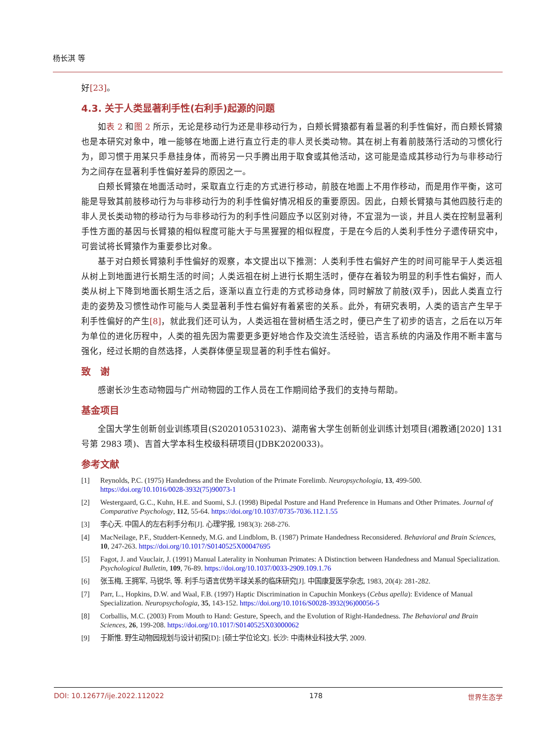杨长淇 等
好[23]。
4.3. 关于人类显著利手性(右利手)起源的问题
如表 2 和图 2 所示，无论是移动行为还是非移动行为，白颊长臂猿都有着显著的利手性偏好，而白颊长臂猿也是本研究对象中，唯一能够在地面上进行直立行走的非人灵长类动物。其在树上有着前肢荡行活动的习惯化行为，即习惯于用某只手悬挂身体，而将另一只手腾出用于取食或其他活动，这可能是造成其移动行为与非移动行为之间存在显著利手性偏好差异的原因之一。
白颊长臂猿在地面活动时，采取直立行走的方式进行移动，前肢在地面上不用作移动，而是用作平衡，这可能是导致其前肢移动行为与非移动行为的利手性偏好情况相反的重要原因。因此，白颊长臂猿与其他四肢行走的非人灵长类动物的移动行为与非移动行为的利手性问题应予以区别对待，不宜混为一谈，并且人类在控制显著利手性方面的基因与长臂猿的相似程度可能大于与黑猩猩的相似程度，于是在今后的人类利手性分子遗传研究中，可尝试将长臂猿作为重要参比对象。
基于对白颊长臂猿利手性偏好的观察，本文提出以下推测：人类利手性右偏好产生的时间可能早于人类远祖从树上到地面进行长期生活的时间；人类远祖在树上进行长期生活时，便存在着较为明显的利手性右偏好，而人类从树上下降到地面长期生活之后，逐渐以直立行走的方式移动身体，同时解放了前肢(双手)，因此人类直立行走的姿势及习惯性动作可能与人类显著利手性右偏好有着紧密的关系。此外，有研究表明，人类的语言产生早于利手性偏好的产生[8]，就此我们还可认为，人类远祖在营树栖生活之时，便已产生了初步的语言，之后在以万年为单位的进化历程中，人类的祖先因为需要更多更好地合作及交流生活经验，语言系统的内涵及作用不断丰富与强化，经过长期的自然选择，人类群体便呈现显著的利手性右偏好。
致　谢
感谢长沙生态动物园与广州动物园的工作人员在工作期间给予我们的支持与帮助。
基金项目
全国大学生创新创业训练项目(S202010531023)、湖南省大学生创新创业训练计划项目(湘教通[2020] 131 号第 2983 项)、吉首大学本科生校级科研项目(JDBK2020033)。
参考文献
[1] Reynolds, P.C. (1975) Handedness and the Evolution of the Primate Forelimb. Neuropsychologia, 13, 499-500. https://doi.org/10.1016/0028-3932(75)90073-1
[2] Westergaard, G.C., Kuhn, H.E. and Suomi, S.J. (1998) Bipedal Posture and Hand Preference in Humans and Other Primates. Journal of Comparative Psychology, 112, 55-64. https://doi.org/10.1037/0735-7036.112.1.55
[3] 李心天. 中国人的左右利手分布[J]. 心理学报, 1983(3): 268-276.
[4] MacNeilage, P.F., Studdert-Kennedy, M.G. and Lindblom, B. (1987) Primate Handedness Reconsidered. Behavioral and Brain Sciences, 10, 247-263. https://doi.org/10.1017/S0140525X00047695
[5] Fagot, J. and Vauclair, J. (1991) Manual Laterality in Nonhuman Primates: A Distinction between Handedness and Manual Specialization. Psychological Bulletin, 109, 76-89. https://doi.org/10.1037/0033-2909.109.1.76
[6] 张玉梅, 王拥军, 马锐华, 等. 利手与语言优势半球关系的临床研究[J]. 中国康复医学杂志, 1983, 20(4): 281-282.
[7] Parr, L., Hopkins, D.W. and Waal, F.B. (1997) Haptic Discrimination in Capuchin Monkeys (Cebus apella): Evidence of Manual Specialization. Neuropsychologia, 35, 143-152. https://doi.org/10.1016/S0028-3932(96)00056-5
[8] Corballis, M.C. (2003) From Mouth to Hand: Gesture, Speech, and the Evolution of Right-Handedness. The Behavioral and Brain Sciences, 26, 199-208. https://doi.org/10.1017/S0140525X03000062
[9] 于斯惟. 野生动物园规划与设计初探[D]: [硕士学位论文]. 长沙: 中南林业科技大学, 2009.
DOI: 10.12677/ije.2022.112022 178 世界生态学